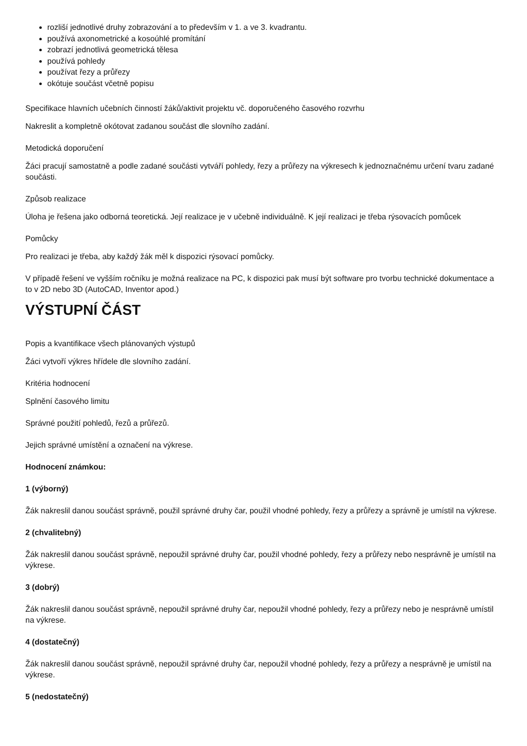rozliší jednotlivé druhy zobrazování a to především v 1. a ve 3. kvadrantu.
používá axonometrické a kosoúhlé promítání
zobrazí jednotlivá geometrická tělesa
používá pohledy
používat řezy a průřezy
okótuje součást včetně popisu
Specifikace hlavních učebních činností žáků/aktivit projektu vč. doporučeného časového rozvrhu
Nakreslit a kompletně okótovat zadanou součást dle slovního zadání.
Metodická doporučení
Žáci pracují samostatně a podle zadané součásti vytváří pohledy, řezy a průřezy na výkresech k jednoznačnému určení tvaru zadané součásti.
Způsob realizace
Úloha je řešena jako odborná teoretická. Její realizace je v učebně individuálně. K její realizaci je třeba rýsovacích pomůcek
Pomůcky
Pro realizaci je třeba, aby každý žák měl k dispozici rýsovací pomůcky.
V případě řešení ve vyšším ročníku je možná realizace na PC, k dispozici pak musí být software pro tvorbu technické dokumentace a to v 2D nebo 3D (AutoCAD, Inventor apod.)
VÝSTUPNÍ ČÁST
Popis a kvantifikace všech plánovaných výstupů
Žáci vytvoří výkres hřídele dle slovního zadání.
Kritéria hodnocení
Splnění časového limitu
Správné použití pohledů, řezů a průřezů.
Jejich správné umístění a označení na výkrese.
Hodnocení známkou:
1 (výborný)
Žák nakreslil danou součást správně, použil správné druhy čar, použil vhodné pohledy, řezy a průřezy a správně je umístil na výkrese.
2 (chvalitebný)
Žák nakreslil danou součást správně, nepoužil správné druhy čar, použil vhodné pohledy, řezy a průřezy nebo nesprávně je umístil na výkrese.
3 (dobrý)
Žák nakreslil danou součást správně, nepoužil správné druhy čar, nepoužil vhodné pohledy, řezy a průřezy nebo je nesprávně umístil na výkrese.
4 (dostatečný)
Žák nakreslil danou součást správně, nepoužil správné druhy čar, nepoužil vhodné pohledy, řezy a průřezy a nesprávně je umístil na výkrese.
5 (nedostatečný)